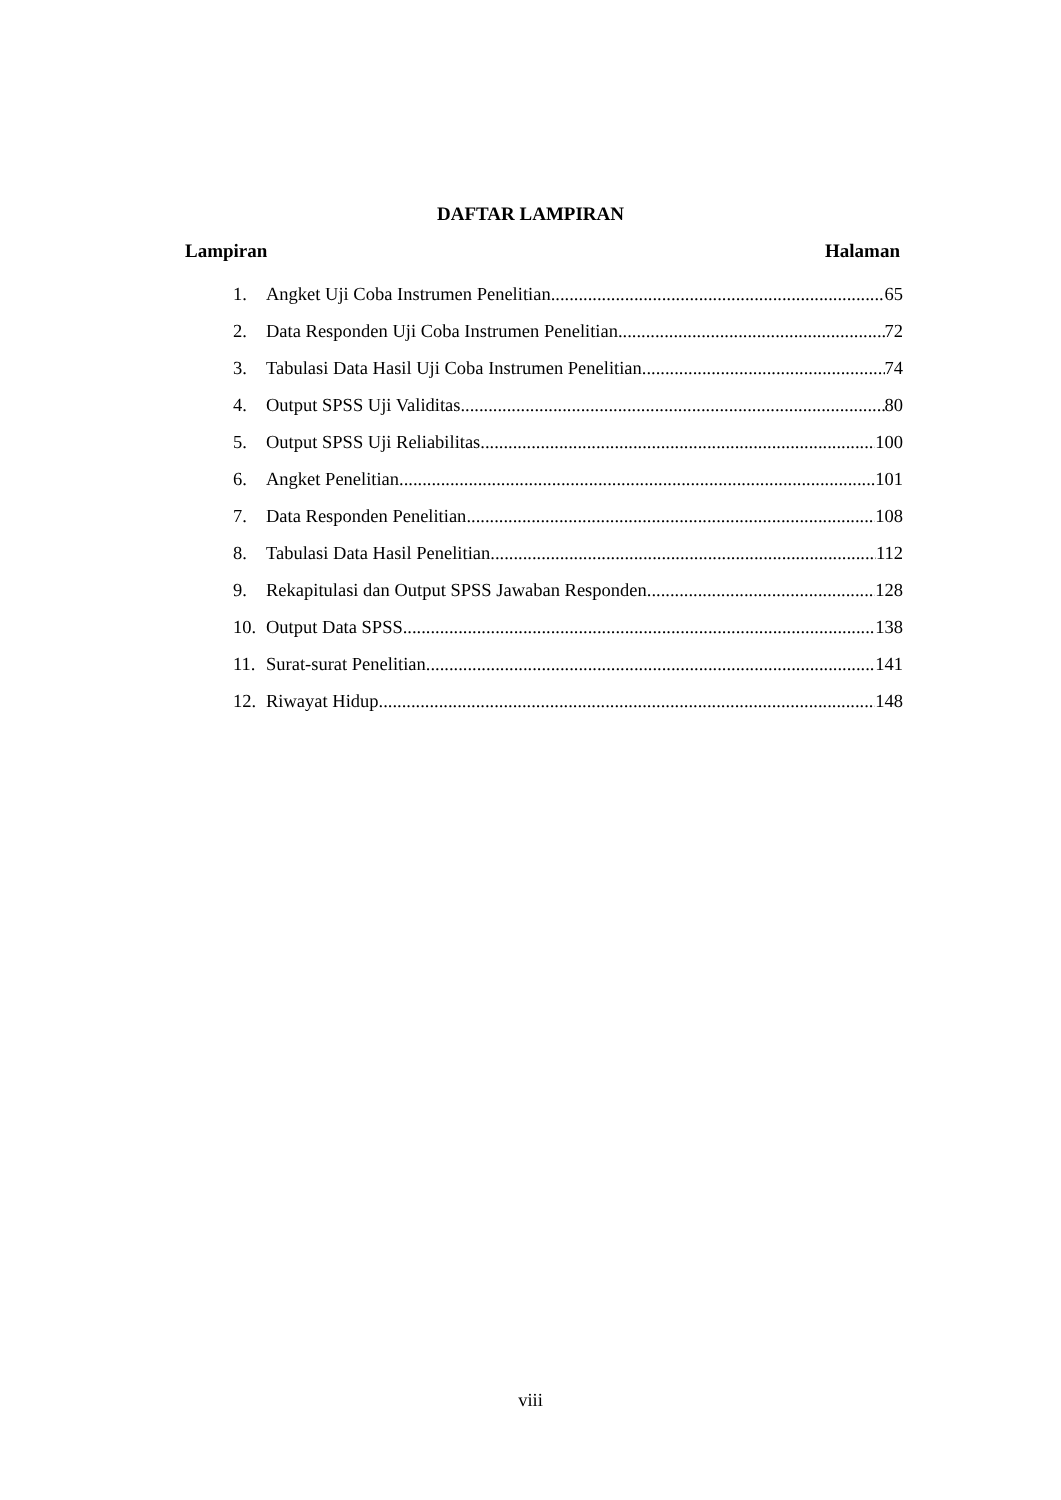DAFTAR LAMPIRAN
Lampiran Halaman
1. Angket Uji Coba Instrumen Penelitian 65
2. Data Responden Uji Coba Instrumen Penelitian 72
3. Tabulasi Data Hasil Uji Coba Instrumen Penelitian 74
4. Output SPSS Uji Validitas 80
5. Output SPSS Uji Reliabilitas 100
6. Angket Penelitian 101
7. Data Responden Penelitian 108
8. Tabulasi Data Hasil Penelitian 112
9. Rekapitulasi dan Output SPSS Jawaban Responden 128
10. Output Data SPSS 138
11. Surat-surat Penelitian 141
12. Riwayat Hidup 148
viii